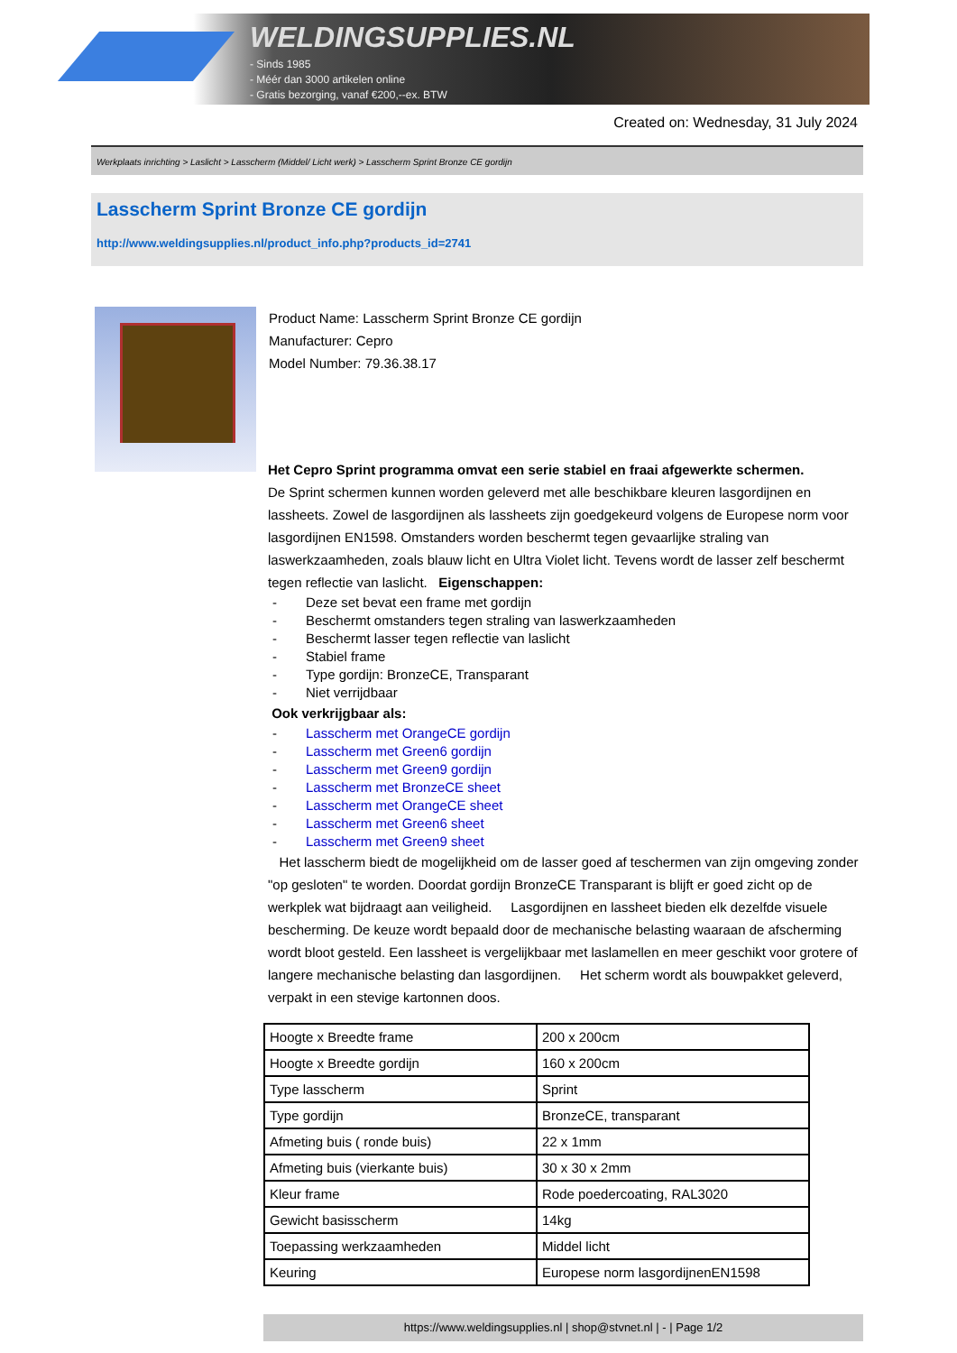WELDINGSUPPLIES.NL
- Sinds 1985
- Méér dan 3000 artikelen online
- Gratis bezorging, vanaf €200,--ex. BTW
Created on: Wednesday, 31 July 2024
Werkplaats inrichting > Laslicht > Lasscherm (Middel/ Licht werk) > Lasscherm Sprint Bronze CE gordijn
Lasscherm Sprint Bronze CE gordijn
http://www.weldingsupplies.nl/product_info.php?products_id=2741
Product Name: Lasscherm Sprint Bronze CE gordijn
Manufacturer: Cepro
Model Number: 79.36.38.17
Het Cepro Sprint programma omvat een serie stabiel en fraai afgewerkte schermen.
De Sprint schermen kunnen worden geleverd met alle beschikbare kleuren lasgordijnen en lassheets. Zowel de lasgordijnen als lassheets zijn goedgekeurd volgens de Europese norm voor lasgordijnen EN1598. Omstanders worden beschermt tegen gevaarlijke straling van laswerkzaamheden, zoals blauw licht en Ultra Violet licht. Tevens wordt de lasser zelf beschermt tegen reflectie van laslicht. Eigenschappen:
- Deze set bevat een frame met gordijn
- Beschermt omstanders tegen straling van laswerkzaamheden
- Beschermt lasser tegen reflectie van laslicht
- Stabiel frame
- Type gordijn: BronzeCE, Transparant
- Niet verrijdbaar
Ook verkrijgbaar als:
- Lasscherm met OrangeCE gordijn
- Lasscherm met Green6 gordijn
- Lasscherm met Green9 gordijn
- Lasscherm met BronzeCE sheet
- Lasscherm met OrangeCE sheet
- Lasscherm met Green6 sheet
- Lasscherm met Green9 sheet
Het lasscherm biedt de mogelijkheid om de lasser goed af teschermen van zijn omgeving zonder "op gesloten" te worden. Doordat gordijn BronzeCE Transparant is blijft er goed zicht op de werkplek wat bijdraagt aan veiligheid. Lasgordijnen en lassheet bieden elk dezelfde visuele bescherming. De keuze wordt bepaald door de mechanische belasting waaraan de afscherming wordt bloot gesteld. Een lassheet is vergelijkbaar met laslamellen en meer geschikt voor grotere of langere mechanische belasting dan lasgordijnen. Het scherm wordt als bouwpakket geleverd, verpakt in een stevige kartonnen doos.
| Hoogte x Breedte frame | 200 x 200cm |
| Hoogte x Breedte gordijn | 160 x 200cm |
| Type lasscherm | Sprint |
| Type gordijn | BronzeCE, transparant |
| Afmeting buis ( ronde buis) | 22 x 1mm |
| Afmeting buis (vierkante buis) | 30 x 30 x 2mm |
| Kleur frame | Rode poedercoating, RAL3020 |
| Gewicht basisscherm | 14kg |
| Toepassing werkzaamheden | Middel licht |
| Keuring | Europese norm lasgordijnenEN1598 |
https://www.weldingsupplies.nl | shop@stvnet.nl | - | Page 1/2